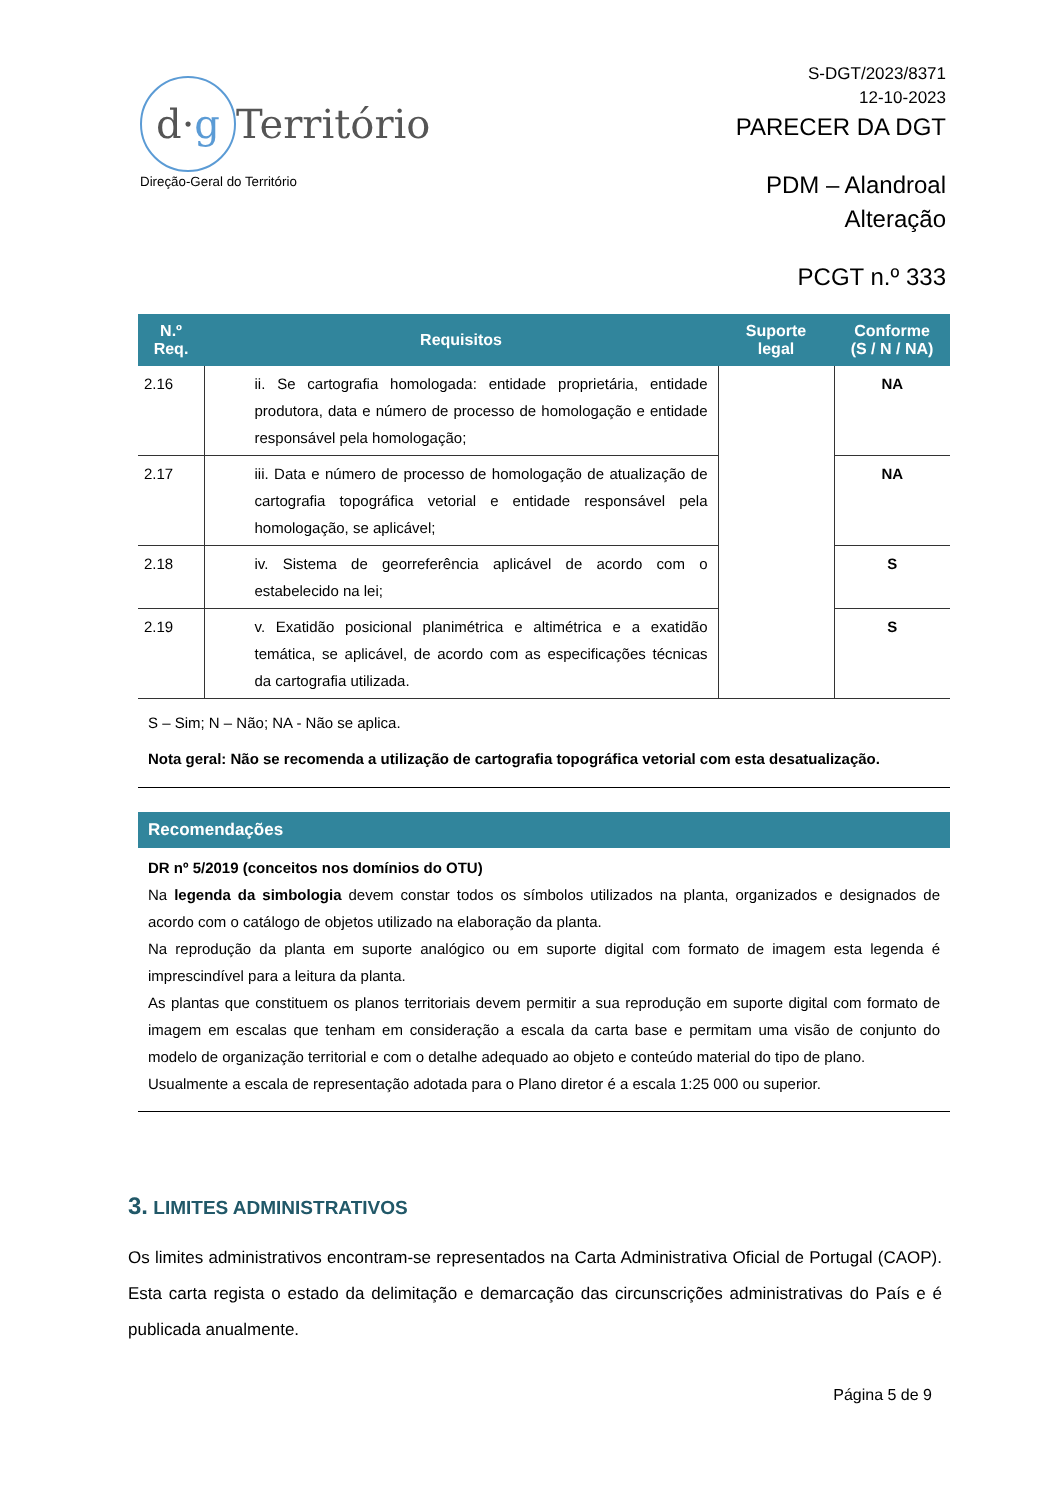d·g
Território
Direção-Geral do Território
S-DGT/2023/8371
12-10-2023
PARECER DA DGT
PDM – Alandroal
Alteração
PCGT n.º 333
| N.º Req. | Requisitos | Suporte legal | Conforme (S / N / NA) |
| --- | --- | --- | --- |
| 2.16 | ii. Se cartografia homologada: entidade proprietária, entidade produtora, data e número de processo de homologação e entidade responsável pela homologação; | | NA |
| 2.17 | iii. Data e número de processo de homologação de atualização de cartografia topográfica vetorial e entidade responsável pela homologação, se aplicável; | | NA |
| 2.18 | iv. Sistema de georreferência aplicável de acordo com o estabelecido na lei; | | S |
| 2.19 | v. Exatidão posicional planimétrica e altimétrica e a exatidão temática, se aplicável, de acordo com as especificações técnicas da cartografia utilizada. | | S |
S – Sim; N – Não; NA - Não se aplica.
Nota geral: Não se recomenda a utilização de cartografia topográfica vetorial com esta desatualização.
Recomendações
DR nº 5/2019 (conceitos nos domínios do OTU)
Na legenda da simbologia devem constar todos os símbolos utilizados na planta, organizados e designados de acordo com o catálogo de objetos utilizado na elaboração da planta.
Na reprodução da planta em suporte analógico ou em suporte digital com formato de imagem esta legenda é imprescindível para a leitura da planta.
As plantas que constituem os planos territoriais devem permitir a sua reprodução em suporte digital com formato de imagem em escalas que tenham em consideração a escala da carta base e permitam uma visão de conjunto do modelo de organização territorial e com o detalhe adequado ao objeto e conteúdo material do tipo de plano.
Usualmente a escala de representação adotada para o Plano diretor é a escala 1:25 000 ou superior.
3. LIMITES ADMINISTRATIVOS
Os limites administrativos encontram-se representados na Carta Administrativa Oficial de Portugal (CAOP). Esta carta regista o estado da delimitação e demarcação das circunscrições administrativas do País e é publicada anualmente.
Página 5 de 9